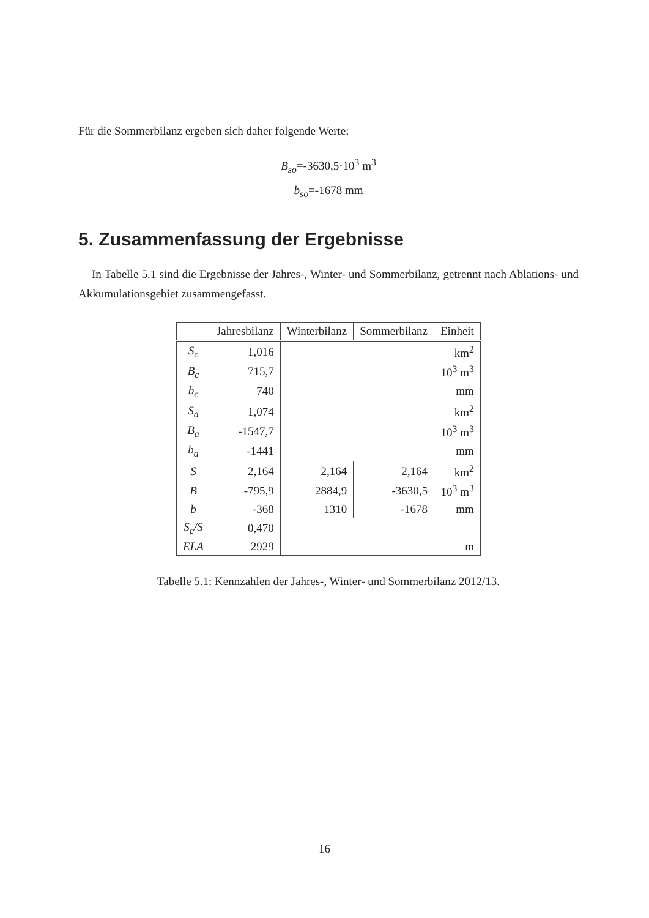Für die Sommerbilanz ergeben sich daher folgende Werte:
B<sub>so</sub>=-3630,5·10<sup>3</sup> m<sup>3</sup>
b<sub>so</sub>=-1678 mm
5. Zusammenfassung der Ergebnisse
In Tabelle 5.1 sind die Ergebnisse der Jahres-, Winter- und Sommerbilanz, getrennt nach Ablations- und Akkumulationsgebiet zusammengefasst.
| | Jahresbilanz | Winterbilanz | Sommerbilanz | Einheit |
| --- | --- | --- | --- | --- |
| S<sub>c</sub> | 1,016 | | | km<sup>2</sup> |
| B<sub>c</sub> | 715,7 | | | 10<sup>3</sup> m<sup>3</sup> |
| b<sub>c</sub> | 740 | | | mm |
| S<sub>a</sub> | 1,074 | | | km<sup>2</sup> |
| B<sub>a</sub> | -1547,7 | | | 10<sup>3</sup> m<sup>3</sup> |
| b<sub>a</sub> | -1441 | | | mm |
| S | 2,164 | 2,164 | 2,164 | km<sup>2</sup> |
| B | -795,9 | 2884,9 | -3630,5 | 10<sup>3</sup> m<sup>3</sup> |
| b | -368 | 1310 | -1678 | mm |
| S<sub>c</sub>/S | 0,470 | | | |
| ELA | 2929 | | | m |
Tabelle 5.1: Kennzahlen der Jahres-, Winter- und Sommerbilanz 2012/13.
16